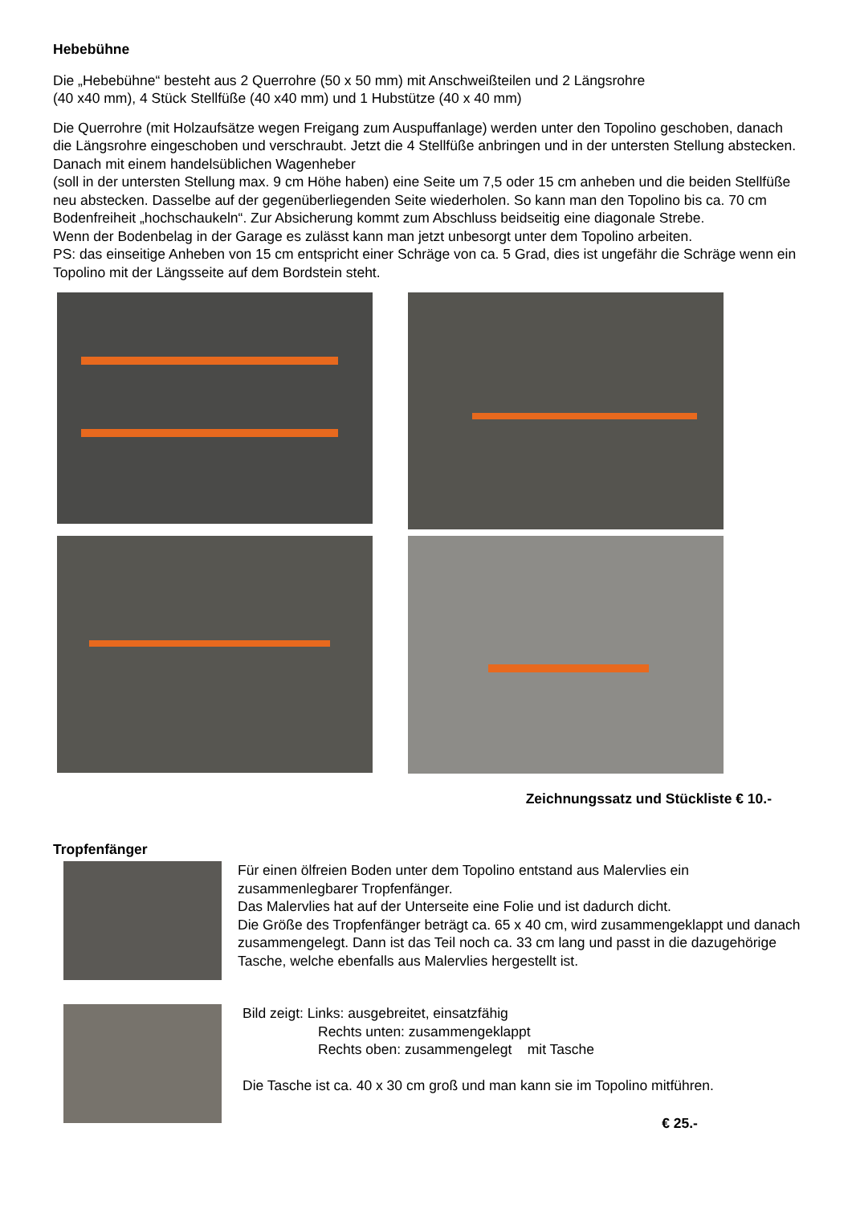Hebebühne
Die „Hebebühne“ besteht aus 2 Querrohre (50 x 50 mm) mit Anschweißteilen und 2 Längsrohre
(40 x40 mm), 4 Stück Stellfüße (40 x40 mm) und 1 Hubstütze (40 x 40 mm)
Die Querrohre (mit Holzaufsätze wegen Freigang zum Auspuffanlage) werden unter den Topolino geschoben, danach die Längsrohre eingeschoben und verschraubt. Jetzt die 4 Stellfüße anbringen und in der untersten Stellung abstecken. Danach mit einem handelsüblichen Wagenheber
(soll in der untersten Stellung max. 9 cm Höhe haben) eine Seite um 7,5 oder 15 cm anheben und die beiden Stellfüße neu abstecken. Dasselbe auf der gegenüberliegenden Seite wiederholen. So kann man den Topolino bis ca. 70 cm Bodenfreiheit „hochschaukeln“. Zur Absicherung kommt zum Abschluss beidseitig eine diagonale Strebe.
Wenn der Bodenbelag in der Garage es zulässt kann man jetzt unbesorgt unter dem Topolino arbeiten.
PS: das einseitige Anheben von 15 cm entspricht einer Schräge von ca. 5 Grad, dies ist ungefähr die Schräge wenn ein Topolino mit der Längsseite auf dem Bordstein steht.
Zeichnungssatz und Stückliste € 10.-
Tropfenfänger
Für einen ölfreien Boden unter dem Topolino entstand aus Malervlies ein zusammenlegbarer Tropfenfänger.
Das Malervlies hat auf der Unterseite eine Folie und ist dadurch dicht.
Die Größe des Tropfenfänger beträgt ca. 65 x 40 cm, wird zusammengeklappt und danach zusammengelegt. Dann ist das Teil noch ca. 33 cm lang und passt in die dazugehörige Tasche, welche ebenfalls aus Malervlies hergestellt ist.
Bild zeigt: Links: ausgebreitet, einsatzfähig
Rechts unten: zusammengeklappt
Rechts oben: zusammengelegt mit Tasche
Die Tasche ist ca. 40 x 30 cm groß und man kann sie im Topolino mitführen.
€ 25.-